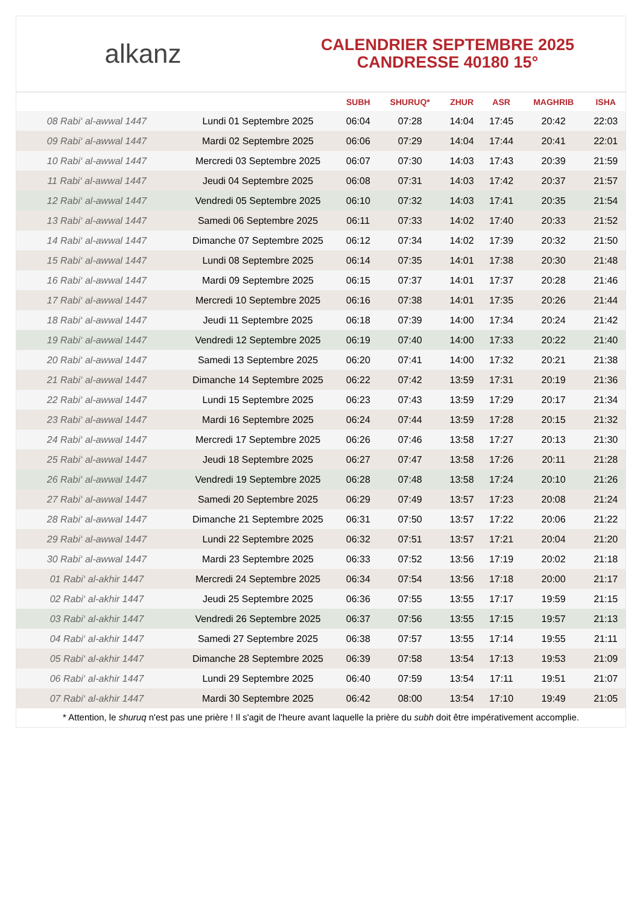alkanz
CALENDRIER SEPTEMBRE 2025
CANDRESSE 40180 15°
| | | SUBH | SHURUQ* | ZHUR | ASR | MAGHRIB | ISHA |
| --- | --- | --- | --- | --- | --- | --- | --- |
| 08 Rabi‘ al-awwal 1447 | Lundi 01 Septembre 2025 | 06:04 | 07:28 | 14:04 | 17:45 | 20:42 | 22:03 |
| 09 Rabi‘ al-awwal 1447 | Mardi 02 Septembre 2025 | 06:06 | 07:29 | 14:04 | 17:44 | 20:41 | 22:01 |
| 10 Rabi‘ al-awwal 1447 | Mercredi 03 Septembre 2025 | 06:07 | 07:30 | 14:03 | 17:43 | 20:39 | 21:59 |
| 11 Rabi‘ al-awwal 1447 | Jeudi 04 Septembre 2025 | 06:08 | 07:31 | 14:03 | 17:42 | 20:37 | 21:57 |
| 12 Rabi‘ al-awwal 1447 | Vendredi 05 Septembre 2025 | 06:10 | 07:32 | 14:03 | 17:41 | 20:35 | 21:54 |
| 13 Rabi‘ al-awwal 1447 | Samedi 06 Septembre 2025 | 06:11 | 07:33 | 14:02 | 17:40 | 20:33 | 21:52 |
| 14 Rabi‘ al-awwal 1447 | Dimanche 07 Septembre 2025 | 06:12 | 07:34 | 14:02 | 17:39 | 20:32 | 21:50 |
| 15 Rabi‘ al-awwal 1447 | Lundi 08 Septembre 2025 | 06:14 | 07:35 | 14:01 | 17:38 | 20:30 | 21:48 |
| 16 Rabi‘ al-awwal 1447 | Mardi 09 Septembre 2025 | 06:15 | 07:37 | 14:01 | 17:37 | 20:28 | 21:46 |
| 17 Rabi‘ al-awwal 1447 | Mercredi 10 Septembre 2025 | 06:16 | 07:38 | 14:01 | 17:35 | 20:26 | 21:44 |
| 18 Rabi‘ al-awwal 1447 | Jeudi 11 Septembre 2025 | 06:18 | 07:39 | 14:00 | 17:34 | 20:24 | 21:42 |
| 19 Rabi‘ al-awwal 1447 | Vendredi 12 Septembre 2025 | 06:19 | 07:40 | 14:00 | 17:33 | 20:22 | 21:40 |
| 20 Rabi‘ al-awwal 1447 | Samedi 13 Septembre 2025 | 06:20 | 07:41 | 14:00 | 17:32 | 20:21 | 21:38 |
| 21 Rabi‘ al-awwal 1447 | Dimanche 14 Septembre 2025 | 06:22 | 07:42 | 13:59 | 17:31 | 20:19 | 21:36 |
| 22 Rabi‘ al-awwal 1447 | Lundi 15 Septembre 2025 | 06:23 | 07:43 | 13:59 | 17:29 | 20:17 | 21:34 |
| 23 Rabi‘ al-awwal 1447 | Mardi 16 Septembre 2025 | 06:24 | 07:44 | 13:59 | 17:28 | 20:15 | 21:32 |
| 24 Rabi‘ al-awwal 1447 | Mercredi 17 Septembre 2025 | 06:26 | 07:46 | 13:58 | 17:27 | 20:13 | 21:30 |
| 25 Rabi‘ al-awwal 1447 | Jeudi 18 Septembre 2025 | 06:27 | 07:47 | 13:58 | 17:26 | 20:11 | 21:28 |
| 26 Rabi‘ al-awwal 1447 | Vendredi 19 Septembre 2025 | 06:28 | 07:48 | 13:58 | 17:24 | 20:10 | 21:26 |
| 27 Rabi‘ al-awwal 1447 | Samedi 20 Septembre 2025 | 06:29 | 07:49 | 13:57 | 17:23 | 20:08 | 21:24 |
| 28 Rabi‘ al-awwal 1447 | Dimanche 21 Septembre 2025 | 06:31 | 07:50 | 13:57 | 17:22 | 20:06 | 21:22 |
| 29 Rabi‘ al-awwal 1447 | Lundi 22 Septembre 2025 | 06:32 | 07:51 | 13:57 | 17:21 | 20:04 | 21:20 |
| 30 Rabi‘ al-awwal 1447 | Mardi 23 Septembre 2025 | 06:33 | 07:52 | 13:56 | 17:19 | 20:02 | 21:18 |
| 01 Rabi‘ al-akhir 1447 | Mercredi 24 Septembre 2025 | 06:34 | 07:54 | 13:56 | 17:18 | 20:00 | 21:17 |
| 02 Rabi‘ al-akhir 1447 | Jeudi 25 Septembre 2025 | 06:36 | 07:55 | 13:55 | 17:17 | 19:59 | 21:15 |
| 03 Rabi‘ al-akhir 1447 | Vendredi 26 Septembre 2025 | 06:37 | 07:56 | 13:55 | 17:15 | 19:57 | 21:13 |
| 04 Rabi‘ al-akhir 1447 | Samedi 27 Septembre 2025 | 06:38 | 07:57 | 13:55 | 17:14 | 19:55 | 21:11 |
| 05 Rabi‘ al-akhir 1447 | Dimanche 28 Septembre 2025 | 06:39 | 07:58 | 13:54 | 17:13 | 19:53 | 21:09 |
| 06 Rabi‘ al-akhir 1447 | Lundi 29 Septembre 2025 | 06:40 | 07:59 | 13:54 | 17:11 | 19:51 | 21:07 |
| 07 Rabi‘ al-akhir 1447 | Mardi 30 Septembre 2025 | 06:42 | 08:00 | 13:54 | 17:10 | 19:49 | 21:05 |
* Attention, le shuruq n'est pas une prière ! Il s'agit de l'heure avant laquelle la prière du subh doit être impérativement accomplie.